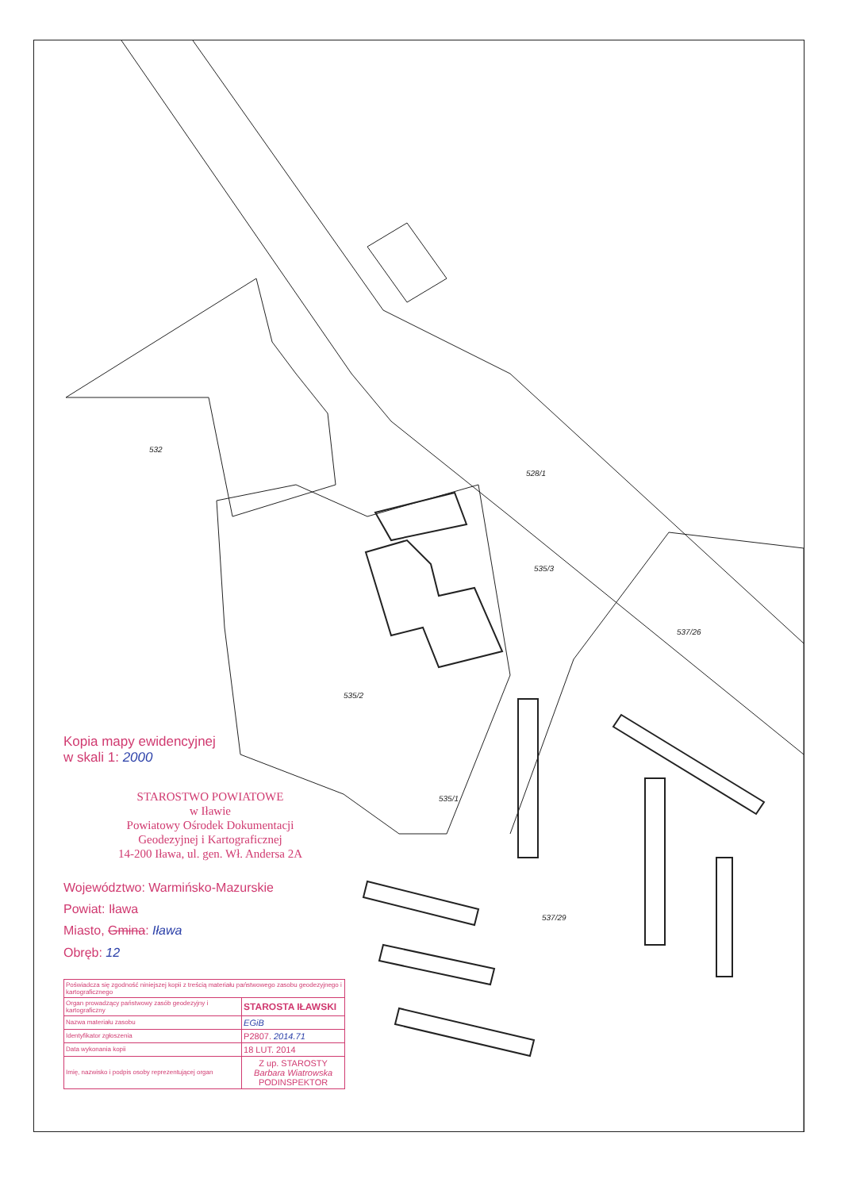528/1
535/3
535/2
532
537/26
535/1
537/29
Kopia mapy ewidencyjnej
w skali 1: 2000
STAROSTWO POWIATOWE
w Iławie
Powiatowy Ośrodek Dokumentacji
Geodezyjnej i Kartograficznej
14-200 Iława, ul. gen. Wł. Andersa 2A
Województwo: Warmińsko-Mazurskie
Powiat: Iława
Miasto, Gmina: Iława
Obręb: 12
| Poświadcza się zgodność niniejszej kopii z treścią materiału państwowego zasobu geodezyjnego i kartograficznego | |
| Organ prowadzący państwowy zasób geodezyjny i kartograficzny | STAROSTA IŁAWSKI |
| Nazwa materiału zasobu | EGiB |
| Identyfikator zgłoszenia | P2807. 2014.71 |
| Data wykonania kopii | 18 LUT. 2014 |
| Imię, nazwisko i podpis osoby reprezentującej organ | Z up. STAROSTY Barbara Wiatrowska PODINSPEKTOR |